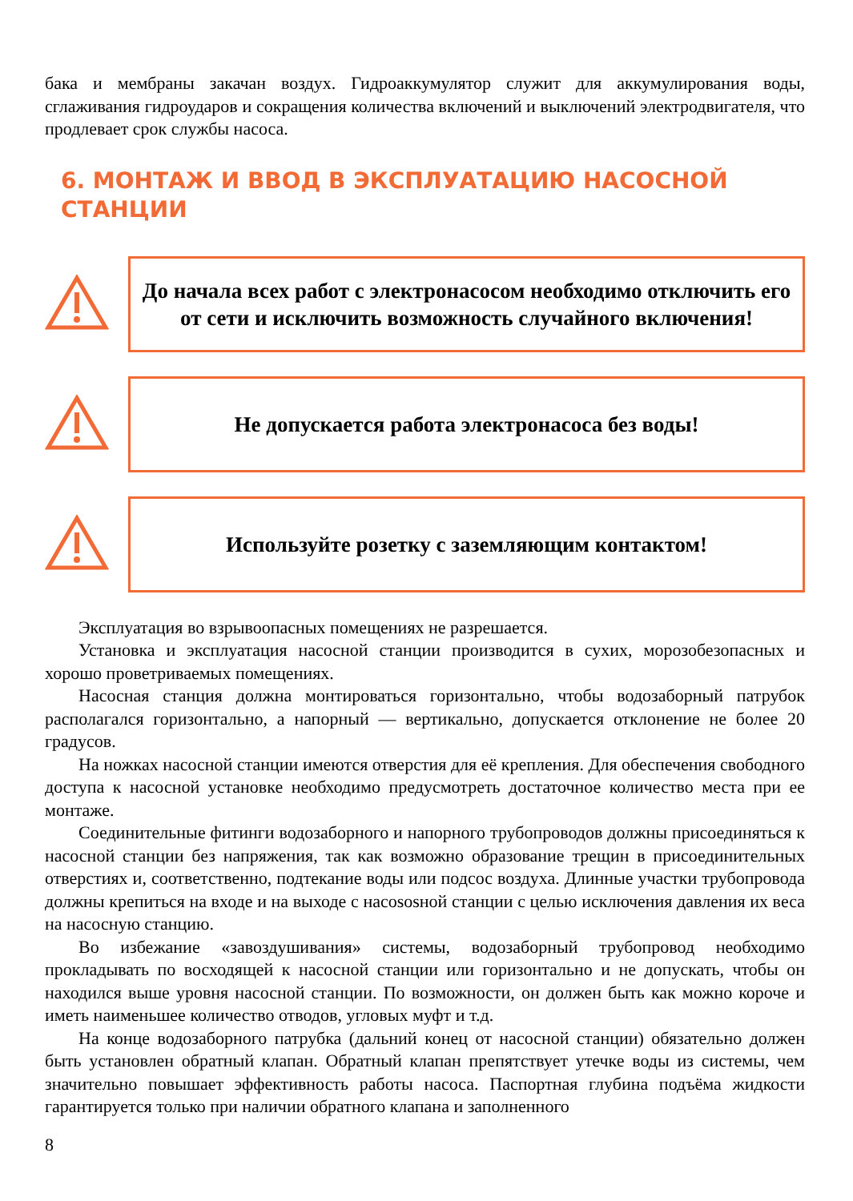бака и мембраны закачан воздух. Гидроаккумулятор служит для аккумулирования воды, сглаживания гидроударов и сокращения количества включений и выключений электродвигателя, что продлевает срок службы насоса.
6. МОНТАЖ И ВВОД В ЭКСПЛУАТАЦИЮ НАСОСНОЙ СТАНЦИИ
До начала всех работ с электронасосом необходимо отключить его от сети и исключить возможность случайного включения!
Не допускается работа электронасоса без воды!
Используйте розетку с заземляющим контактом!
Эксплуатация во взрывоопасных помещениях не разрешается.
Установка и эксплуатация насосной станции производится в сухих, морозобезопасных и хорошо проветриваемых помещениях.
Насосная станция должна монтироваться горизонтально, чтобы водозаборный патрубок располагался горизонтально, а напорный — вертикально, допускается отклонение не более 20 градусов.
На ножках насосной станции имеются отверстия для её крепления. Для обеспечения свободного доступа к насосной установке необходимо предусмотреть достаточное количество места при ее монтаже.
Соединительные фитинги водозаборного и напорного трубопроводов должны присоединяться к насосной станции без напряжения, так как возможно образование трещин в присоединительных отверстиях и, соответственно, подтекание воды или подсос воздуха. Длинные участки трубопровода должны крепиться на входе и на выходе с насososной станции с целью исключения давления их веса на насосную станцию.
Во избежание «завоздушивания» системы, водозаборный трубопровод необходимо прокладывать по восходящей к насосной станции или горизонтально и не допускать, чтобы он находился выше уровня насосной станции. По возможности, он должен быть как можно короче и иметь наименьшее количество отводов, угловых муфт и т.д.
На конце водозаборного патрубка (дальний конец от насосной станции) обязательно должен быть установлен обратный клапан. Обратный клапан препятствует утечке воды из системы, чем значительно повышает эффективность работы насоса. Паспортная глубина подъёма жидкости гарантируется только при наличии обратного клапана и заполненного
8